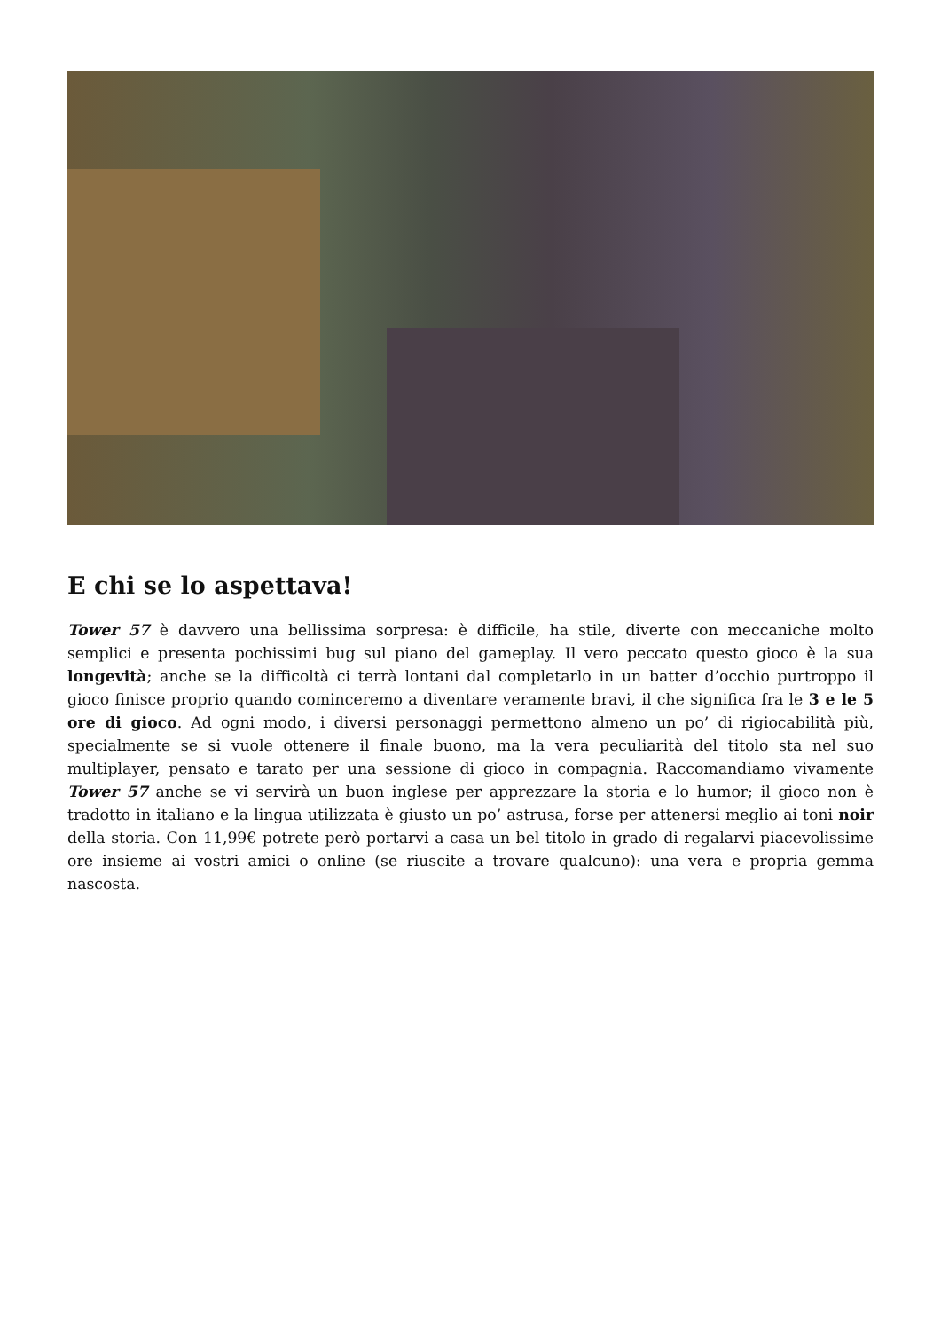E chi se lo aspettava!
Tower 57 è davvero una bellissima sorpresa: è difficile, ha stile, diverte con meccaniche molto semplici e presenta pochissimi bug sul piano del gameplay. Il vero peccato questo gioco è la sua longevità; anche se la difficoltà ci terrà lontani dal completarlo in un batter d’occhio purtroppo il gioco finisce proprio quando cominceremo a diventare veramente bravi, il che significa fra le 3 e le 5 ore di gioco. Ad ogni modo, i diversi personaggi permettono almeno un po’ di rigiocabilità più, specialmente se si vuole ottenere il finale buono, ma la vera peculiarità del titolo sta nel suo multiplayer, pensato e tarato per una sessione di gioco in compagnia. Raccomandiamo vivamente Tower 57 anche se vi servirà un buon inglese per apprezzare la storia e lo humor; il gioco non è tradotto in italiano e la lingua utilizzata è giusto un po’ astrusa, forse per attenersi meglio ai toni noir della storia. Con 11,99€ potrete però portarvi a casa un bel titolo in grado di regalarvi piacevolissime ore insieme ai vostri amici o online (se riuscite a trovare qualcuno): una vera e propria gemma nascosta.